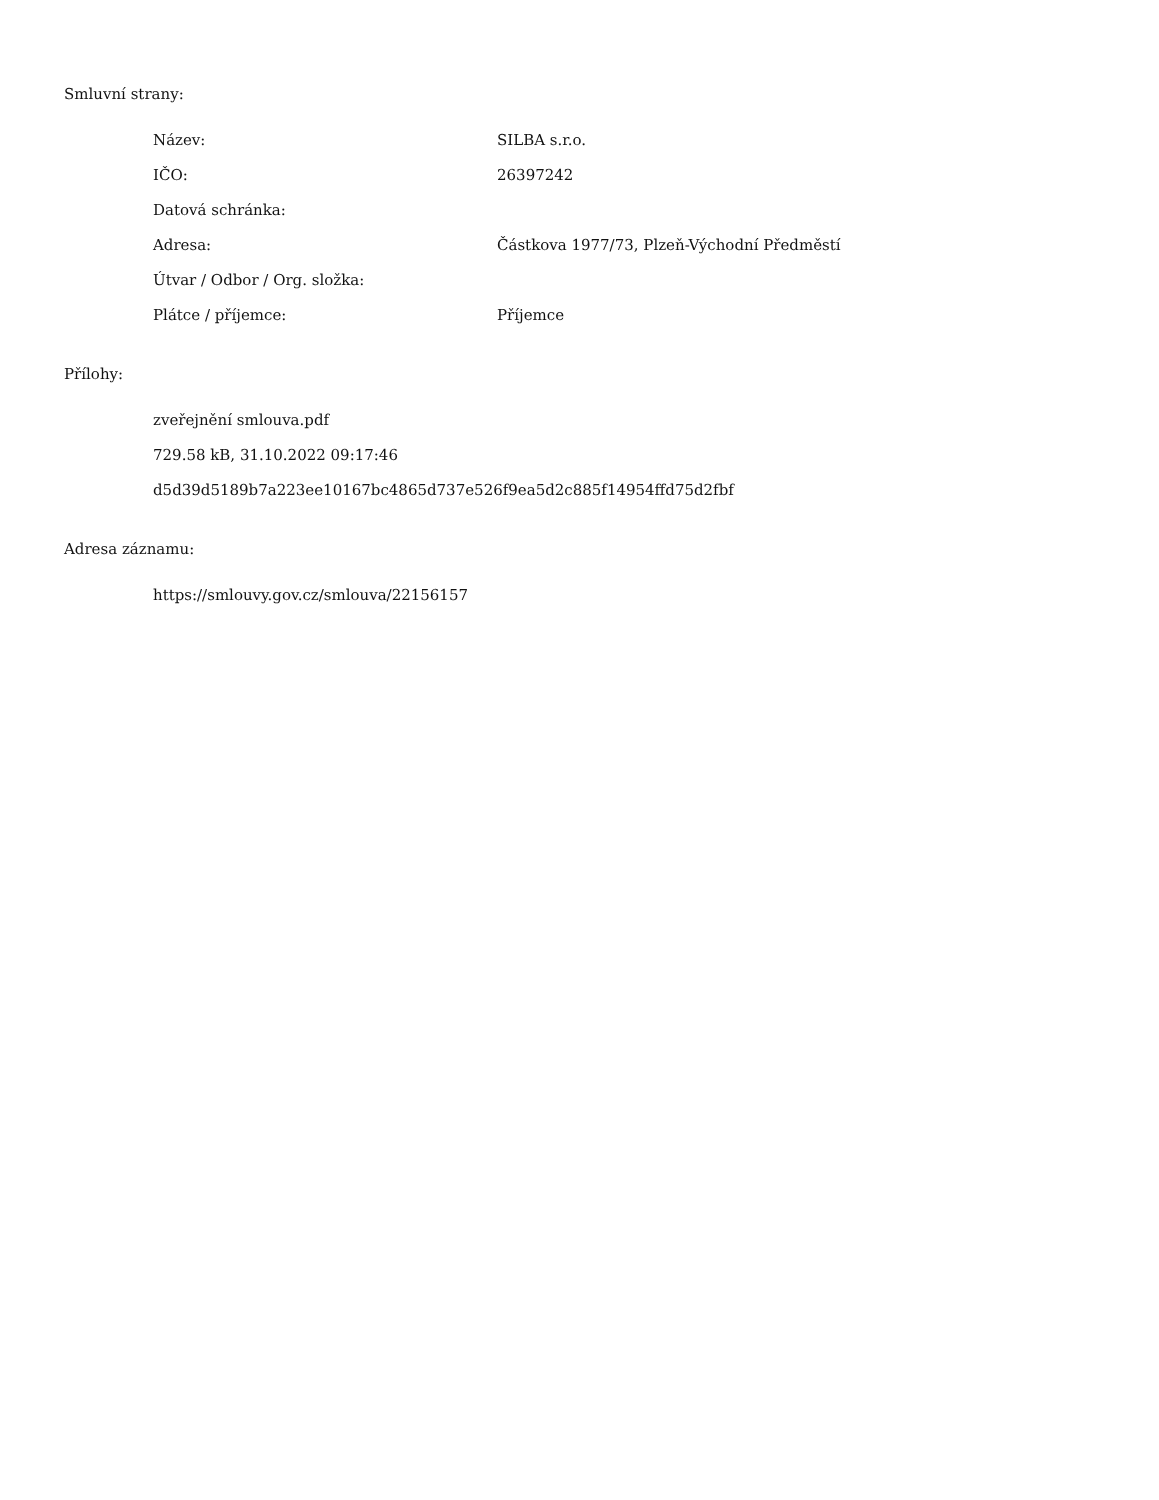Smluvní strany:
| Název: | SILBA s.r.o. |
| IČO: | 26397242 |
| Datová schránka: | |
| Adresa: | Částkova 1977/73, Plzeň-Východní Předměstí |
| Útvar / Odbor / Org. složka: | |
| Plátce / příjemce: | Příjemce |
Přílohy:
zveřejnění smlouva.pdf
729.58 kB, 31.10.2022 09:17:46
d5d39d5189b7a223ee10167bc4865d737e526f9ea5d2c885f14954ffd75d2fbf
Adresa záznamu:
https://smlouvy.gov.cz/smlouva/22156157